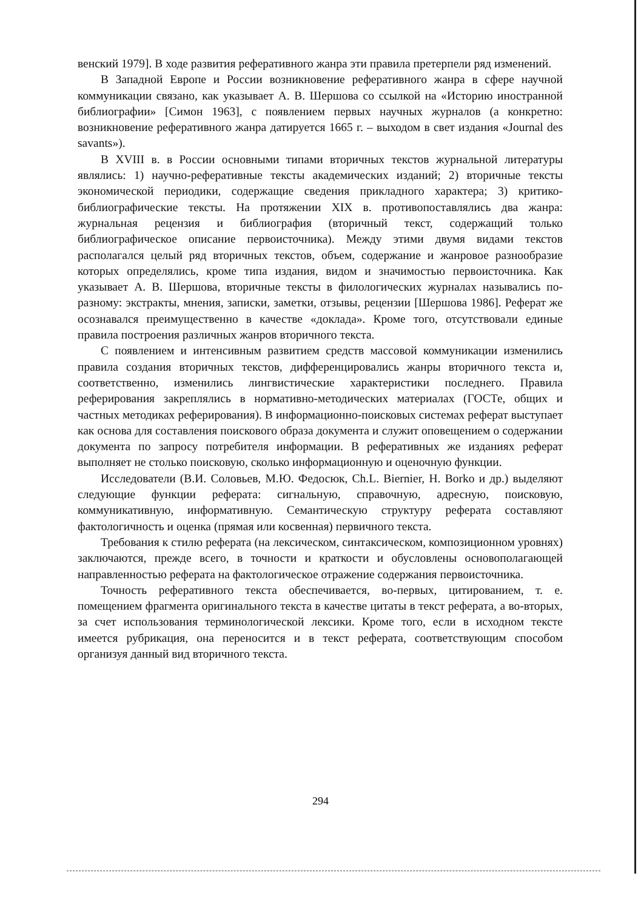венский 1979]. В ходе развития реферативного жанра эти правила претерпели ряд изменений.
В Западной Европе и России возникновение реферативного жанра в сфере научной коммуникации связано, как указывает А. В. Шершова со ссылкой на «Историю иностранной библиографии» [Симон 1963], с появлением первых научных журналов (а конкретно: возникновение реферативного жанра датируется 1665 г. – выходом в свет издания «Journal des savants»).
В XVIII в. в России основными типами вторичных текстов журнальной литературы являлись: 1) научно-реферативные тексты академических изданий; 2) вторичные тексты экономической периодики, содержащие сведения прикладного характера; 3) критико-библиографические тексты. На протяжении XIX в. противопоставлялись два жанра: журнальная рецензия и библиография (вторичный текст, содержащий только библиографическое описание первоисточника). Между этими двумя видами текстов располагался целый ряд вторичных текстов, объем, содержание и жанровое разнообразие которых определялись, кроме типа издания, видом и значимостью первоисточника. Как указывает А. В. Шершова, вторичные тексты в филологических журналах назывались по-разному: экстракты, мнения, записки, заметки, отзывы, рецензии [Шершова 1986]. Реферат же осознавался преимущественно в качестве «доклада». Кроме того, отсутствовали единые правила построения различных жанров вторичного текста.
С появлением и интенсивным развитием средств массовой коммуникации изменились правила создания вторичных текстов, дифференцировались жанры вторичного текста и, соответственно, изменились лингвистические характеристики последнего. Правила реферирования закреплялись в нормативно-методических материалах (ГОСТе, общих и частных методиках реферирования). В информационно-поисковых системах реферат выступает как основа для составления поискового образа документа и служит оповещением о содержании документа по запросу потребителя информации. В реферативных же изданиях реферат выполняет не столько поисковую, сколько информационную и оценочную функции.
Исследователи (В.И. Соловьев, М.Ю. Федосюк, Ch.L. Biernier, H. Borko и др.) выделяют следующие функции реферата: сигнальную, справочную, адресную, поисковую, коммуникативную, информативную. Семантическую структуру реферата составляют фактологичность и оценка (прямая или косвенная) первичного текста.
Требования к стилю реферата (на лексическом, синтаксическом, композиционном уровнях) заключаются, прежде всего, в точности и краткости и обусловлены основополагающей направленностью реферата на фактологическое отражение содержания первоисточника.
Точность реферативного текста обеспечивается, во-первых, цитированием, т. е. помещением фрагмента оригинального текста в качестве цитаты в текст реферата, а во-вторых, за счет использования терминологической лексики. Кроме того, если в исходном тексте имеется рубрикация, она переносится и в текст реферата, соответствующим способом организуя данный вид вторичного текста.
294